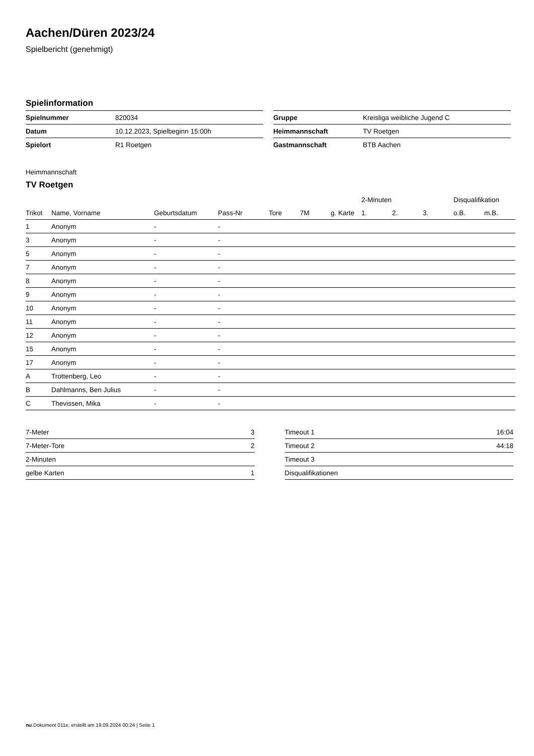Aachen/Düren 2023/24
Spielbericht (genehmigt)
Spielinformation
| Spielnummer | 820034 |
| Datum | 10.12.2023, Spielbeginn 15:00h |
| Spielort | R1 Roetgen |
| Gruppe | Kreisliga weibliche Jugend C |
| Heimmannschaft | TV Roetgen |
| Gastmannschaft | BTB Aachen |
Heimmannschaft
TV Roetgen
| | | | | | | | 2-Minuten | | | Disqualifikation | |
| --- | --- | --- | --- | --- | --- | --- | --- | --- | --- | --- | --- |
| Trikot | Name, Vorname | Geburtsdatum | Pass-Nr | Tore | 7M | g. Karte | 1. | 2. | 3. | o.B. | m.B. |
| 1 | Anonym | - | - | | | | | | | | |
| 3 | Anonym | - | - | | | | | | | | |
| 5 | Anonym | - | - | | | | | | | | |
| 7 | Anonym | - | - | | | | | | | | |
| 8 | Anonym | - | - | | | | | | | | |
| 9 | Anonym | - | - | | | | | | | | |
| 10 | Anonym | - | - | | | | | | | | |
| 11 | Anonym | - | - | | | | | | | | |
| 12 | Anonym | - | - | | | | | | | | |
| 15 | Anonym | - | - | | | | | | | | |
| 17 | Anonym | - | - | | | | | | | | |
| A | Trottenberg, Leo | - | - | | | | | | | | |
| B | Dahlmanns, Ben Julius | - | - | | | | | | | | |
| C | Thevissen, Mika | - | - | | | | | | | | |
| 7-Meter | 3 |
| 7-Meter-Tore | 2 |
| 2-Minuten | |
| gelbe Karten | 1 |
| Timeout 1 | 16:04 |
| Timeout 2 | 44:18 |
| Timeout 3 | |
| Disqualifikationen | |
nu.Dokument 011e, erstellt am 19.09.2024 00:24 | Seite 1